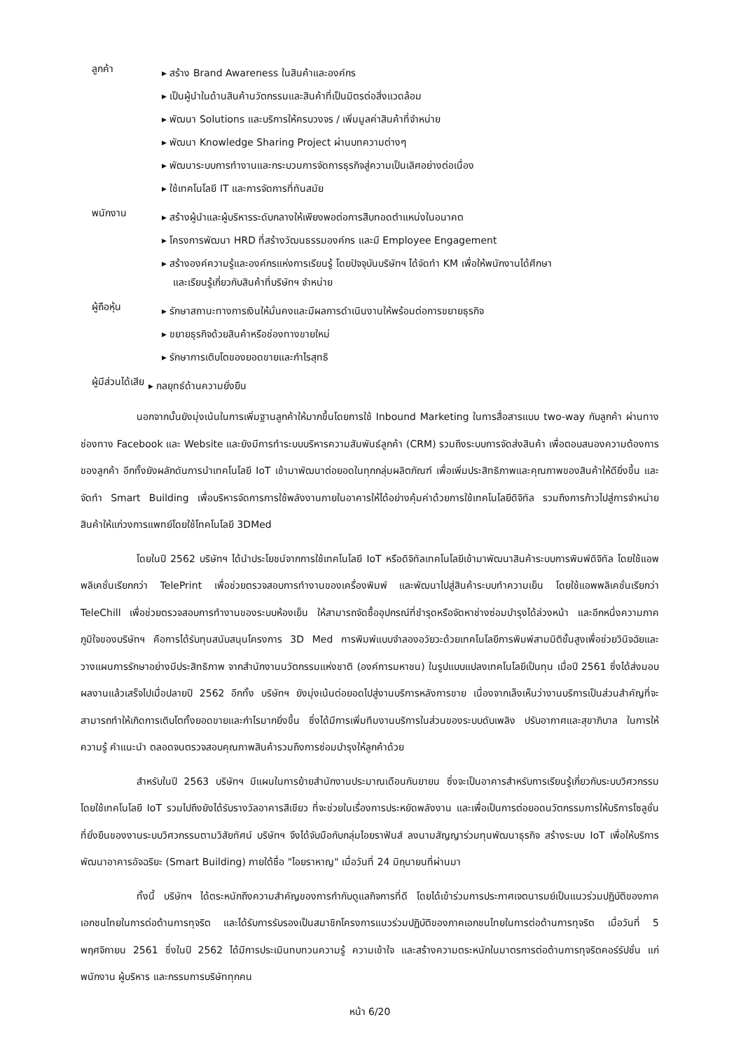ลูกค้า
▸ สร้าง Brand Awareness ในสินค้าและองค์กร
▸ เป็นผู้นำในด้านสินค้านวัตกรรมและสินค้าที่เป็นมิตรต่อสิ่งแวดล้อม
▸ พัฒนา Solutions และบริการให้ครบวงจร / เพิ่มมูลค่าสินค้าที่จำหน่าย
▸ พัฒนา Knowledge Sharing Project ผ่านบทความต่างๆ
▸ พัฒนาระบบการทำงานและกระบวนการจัดการธุรกิจสู่ความเป็นเลิศอย่างต่อเนื่อง
▸ ใช้เทคโนโลยี IT และการจัดการที่ทันสมัย
พนักงาน
▸ สร้างผู้นำและผู้บริหารระดับกลางให้เพียงพอต่อการสืบทอดตำแหน่งในอนาคต
▸ โครงการพัฒนา HRD ที่สร้างวัฒนธรรมองค์กร และมี Employee Engagement
▸ สร้างองค์ความรู้และองค์กรแห่งการเรียนรู้ โดยปัจจุบันบริษัทฯ ได้จัดทำ KM เพื่อให้พนักงานได้ศึกษา
และเรียนรู้เกี่ยวกับสินค้าที่บริษัทฯ จำหน่าย
ผู้ถือหุ้น
▸ รักษาสถานะทางการเงินให้มั่นคงและมีผลการดำเนินงานให้พร้อมต่อการขยายธุรกิจ
▸ ขยายธุรกิจด้วยสินค้าหรือช่องทางขายใหม่
▸ รักษาการเติบโตของยอดขายและกำไรสุทธิ
ผู้มีส่วนได้เสีย
▸ กลยุทธ์ด้านความยั่งยืน
นอกจากนั้นยังมุ่งเน้นในการเพิ่มฐานลูกค้าให้มากขึ้นโดยการใช้ Inbound Marketing ในการสื่อสารแบบ two-way กับลูกค้า ผ่านทางช่องทาง Facebook และ Website และยังมีการทำระบบบริหารความสัมพันธ์ลูกค้า (CRM) รวมถึงระบบการจัดส่งสินค้า เพื่อตอบสนองความต้องการของลูกค้า อีกทั้งยังผลักดันการนำเทคโนโลยี IoT เข้ามาพัฒนาต่อยอดในทุกกลุ่มผลิตภัณฑ์ เพื่อเพิ่มประสิทธิภาพและคุณภาพของสินค้าให้ดียิ่งขึ้น และจัดทำ Smart Building เพื่อบริหารจัดการการใช้พลังงานภายในอาคารให้ได้อย่างคุ้มค่าด้วยการใช้เทคโนโลยีดิจิทัล รวมถึงการก้าวไปสู่การจำหน่ายสินค้าให้แก่วงการแพทย์โดยใช้โทคโนโลยี 3DMed
โดยในปี 2562 บริษัทฯ ได้นำประโยชน์จากการใช้เทคโนโลยี IoT หรือดิจิทัลเทคโนโลยีเข้ามาพัฒนาสินค้าระบบการพิมพ์ดิจิทัล โดยใช้แอพพลิเคชั่นเรียกกว่า TelePrint เพื่อช่วยตรวจสอบการทำงานของเครื่องพิมพ์ และพัฒนาไปสู่สินค้าระบบทำความเย็น โดยใช้แอพพลิเคชั่นเรียกว่า TeleChill เพื่อช่วยตรวจสอบการทำงานของระบบห้องเย็น ให้สามารถจัดซื้ออุปกรณ์ที่ชำรุดหรือจัดหาช่างซ่อมบำรุงได้ล่วงหน้า และอีกหนึ่งความภาคภูมิใจของบริษัทฯ คือการได้รับทุนสนับสนุนโครงการ 3D Med การพิมพ์แบบจำลองอวัยวะด้วยเทคโนโลยีการพิมพ์สามมิติขั้นสูงเพื่อช่วยวินิจฉัยและวางแผนการรักษาอย่างมีประสิทธิภาพ จากสำนักงานนวัตกรรมแห่งชาติ (องค์การมหาชน) ในรูปแบบแปลงเทคโนโลยีเป็นทุน เมื่อปี 2561 ซึ่งได้ส่งมอบผลงานแล้วเสร็จไปเมื่อปลายปี 2562 อีกทั้ง บริษัทฯ ยังมุ่งเน้นต่อยอดไปสู่งานบริการหลังการขาย เนื่องจากเล็งเห็นว่างานบริการเป็นส่วนสำคัญที่จะสามารถทำให้เกิดการเติบโตทั้งยอดขายและกำไรมากยิ่งขึ้น ซึ่งได้มีการเพิ่มทีมงานบริการในส่วนของระบบดับเพลิง ปรับอากาศและสุขาภิบาล ในการให้ความรู้ คำแนะนำ ตลอดจนตรวจสอบคุณภาพสินค้ารวมถึงการซ่อมบำรุงให้ลูกค้าด้วย
สำหรับในปี 2563 บริษัทฯ มีแผนในการย้ายสำนักงานประมาณเดือนกันยายน ซึ่งจะเป็นอาคารสำหรับการเรียนรู้เกี่ยวกับระบบวิศวกรรม โดยใช้เทคโนโลยี IoT รวมไปถึงยังได้รับรางวัลอาคารสีเขียว ที่จะช่วยในเรื่องการประหยัดพลังงาน และเพื่อเป็นการต่อยอดนวัตกรรมการให้บริการโซลูชั่นที่ยั่งยืนของงานระบบวิศวกรรมตามวิสัยทัศน์ บริษัทฯ จึงได้จับมือกับกลุ่มไอยราฟันส์ ลงนามสัญญาร่วมทุนพัฒนาธุรกิจ สร้างระบบ IoT เพื่อให้บริการพัฒนาอาคารอัจฉริยะ (Smart Building) ภายใต้ชื่อ "ไอยราหาญ" เมื่อวันที่ 24 มิถุนายนที่ผ่านมา
ทั้งนี้ บริษัทฯ ได้ตระหนักถึงความสำคัญของการกำกับดูแลกิจการที่ดี โดยได้เข้าร่วมการประกาศเจตนารมย์เป็นแนวร่วมปฏิบัติของภาคเอกชนไทยในการต่อต้านการทุจริต และได้รับการรับรองเป็นสมาชิกโครงการแนวร่วมปฏิบัติของภาคเอกชนไทยในการต่อต้านการทุจริต เมื่อวันที่ 5 พฤศจิกายน 2561 ซึ่งในปี 2562 ได้มีการประเมินทบทวนความรู้ ความเข้าใจ และสร้างความตระหนักในมาตรการต่อต้านการทุจริตคอร์รัปชั่น แก่พนักงาน ผู้บริหาร และกรรมการบริษัททุกคน
หน้า 6/20